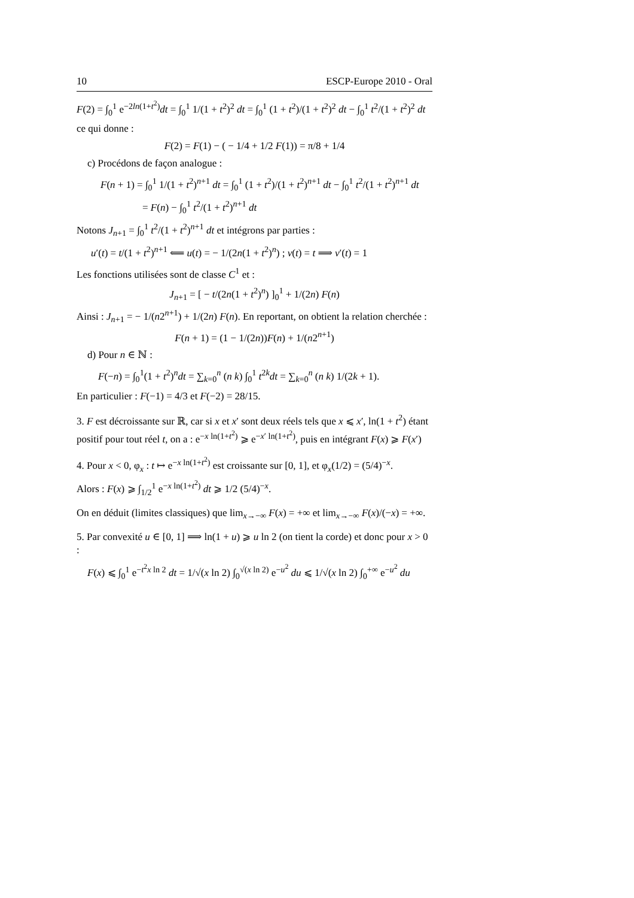10 ESCP-Europe 2010 - Oral
F(2) = ∫<sub>0</sub><sup>1</sup> e<sup>−2ln(1+t<sup>2</sup>)</sup>dt = ∫<sub>0</sub><sup>1</sup> 1/(1 + t<sup>2</sup>)<sup>2</sup> dt = ∫<sub>0</sub><sup>1</sup> (1 + t<sup>2</sup>)/(1 + t<sup>2</sup>)<sup>2</sup> dt − ∫<sub>0</sub><sup>1</sup> t<sup>2</sup>/(1 + t<sup>2</sup>)<sup>2</sup> dt
ce qui donne :
F(2) = F(1) − ( − 1/4 + 1/2 F(1)) = π/8 + 1/4
c) Procédons de façon analogue :
F(n + 1) = ∫<sub>0</sub><sup>1</sup> 1/(1 + t<sup>2</sup>)<sup>n+1</sup> dt = ∫<sub>0</sub><sup>1</sup> (1 + t<sup>2</sup>)/(1 + t<sup>2</sup>)<sup>n+1</sup> dt − ∫<sub>0</sub><sup>1</sup> t<sup>2</sup>/(1 + t<sup>2</sup>)<sup>n+1</sup> dt
= F(n) − ∫<sub>0</sub><sup>1</sup> t<sup>2</sup>/(1 + t<sup>2</sup>)<sup>n+1</sup> dt
Notons J<sub>n+1</sub> = ∫<sub>0</sub><sup>1</sup> t<sup>2</sup>/(1 + t<sup>2</sup>)<sup>n+1</sup> dt et intégrons par parties :
u′(t) = t/(1 + t<sup>2</sup>)<sup>n+1</sup> ⟸ u(t) = − 1/(2n(1 + t<sup>2</sup>)<sup>n</sup>) ; v(t) = t ⟹ v′(t) = 1
Les fonctions utilisées sont de classe C<sup>1</sup> et :
J<sub>n+1</sub> = [ − t/(2n(1 + t<sup>2</sup>)<sup>n</sup>) ]<sub>0</sub><sup>1</sup> + 1/(2n) F(n)
Ainsi : J<sub>n+1</sub> = − 1/(n2<sup>n+1</sup>) + 1/(2n) F(n). En reportant, on obtient la relation cherchée :
F(n + 1) = (1 − 1/(2n))F(n) + 1/(n2<sup>n+1</sup>)
d) Pour n ∈ ℕ :
F(−n) = ∫<sub>0</sub><sup>1</sup>(1 + t<sup>2</sup>)<sup>n</sup>dt = ∑<sub>k=0</sub><sup>n</sup> (n k) ∫<sub>0</sub><sup>1</sup> t<sup>2k</sup>dt = ∑<sub>k=0</sub><sup>n</sup> (n k) 1/(2k + 1).
En particulier : F(−1) = 4/3 et F(−2) = 28/15.
3. F est décroissante sur ℝ, car si x et x′ sont deux réels tels que x ⩽ x′, ln(1 + t<sup>2</sup>) étant positif pour tout réel t, on a : e<sup>−x ln(1+t<sup>2</sup>)</sup> ⩾ e<sup>−x′ ln(1+t<sup>2</sup>)</sup>, puis en intégrant F(x) ⩾ F(x′)
4. Pour x < 0, φ<sub>x</sub> : t ↦ e<sup>−x ln(1+t<sup>2</sup>)</sup> est croissante sur [0, 1], et φ<sub>x</sub>(1/2) = (5/4)<sup>−x</sup>.
Alors : F(x) ⩾ ∫<sub>1/2</sub><sup>1</sup> e<sup>−x ln(1+t<sup>2</sup>)</sup> dt ⩾ 1/2 (5/4)<sup>−x</sup>.
On en déduit (limites classiques) que lim<sub>x→−∞</sub> F(x) = +∞ et lim<sub>x→−∞</sub> F(x)/(−x) = +∞.
5. Par convexité u ∈ [0, 1] ⟹ ln(1 + u) ⩾ u ln 2 (on tient la corde) et donc pour x > 0 :
F(x) ⩽ ∫<sub>0</sub><sup>1</sup> e<sup>−t<sup>2</sup>x ln 2</sup> dt = 1/√(x ln 2) ∫<sub>0</sub><sup>√(x ln 2)</sup> e<sup>−u<sup>2</sup></sup> du ⩽ 1/√(x ln 2) ∫<sub>0</sub><sup>+∞</sup> e<sup>−u<sup>2</sup></sup> du